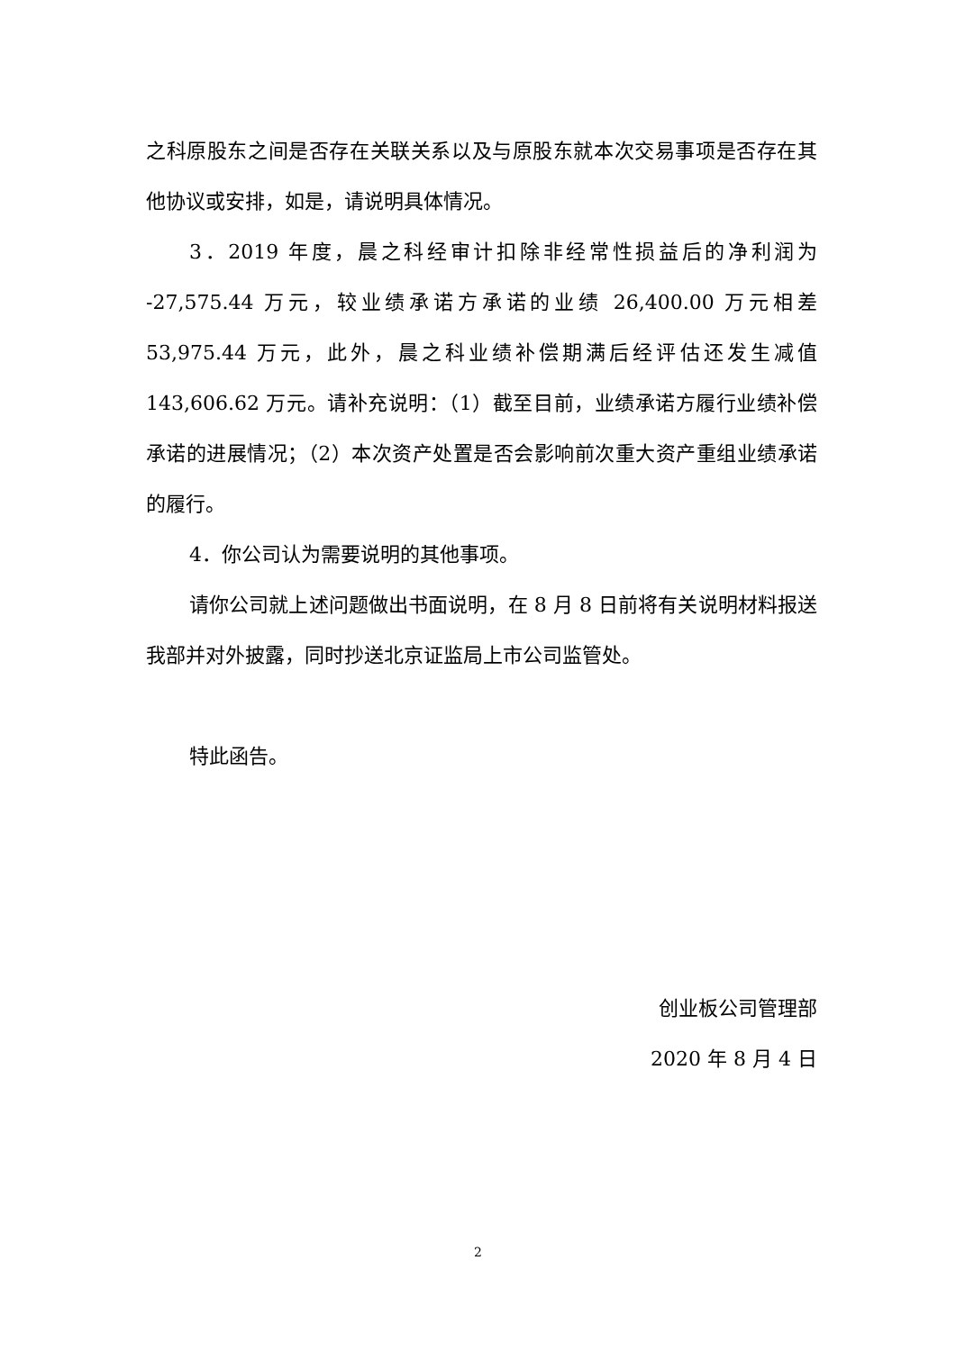之科原股东之间是否存在关联关系以及与原股东就本次交易事项是否存在其他协议或安排，如是，请说明具体情况。
3．2019 年度，晨之科经审计扣除非经常性损益后的净利润为 -27,575.44 万元，较业绩承诺方承诺的业绩 26,400.00 万元相差 53,975.44 万元，此外，晨之科业绩补偿期满后经评估还发生减值 143,606.62 万元。请补充说明：（1）截至目前，业绩承诺方履行业绩补偿承诺的进展情况；（2）本次资产处置是否会影响前次重大资产重组业绩承诺的履行。
4．你公司认为需要说明的其他事项。
请你公司就上述问题做出书面说明，在 8 月 8 日前将有关说明材料报送我部并对外披露，同时抄送北京证监局上市公司监管处。
特此函告。
创业板公司管理部
2020 年 8 月 4 日
2